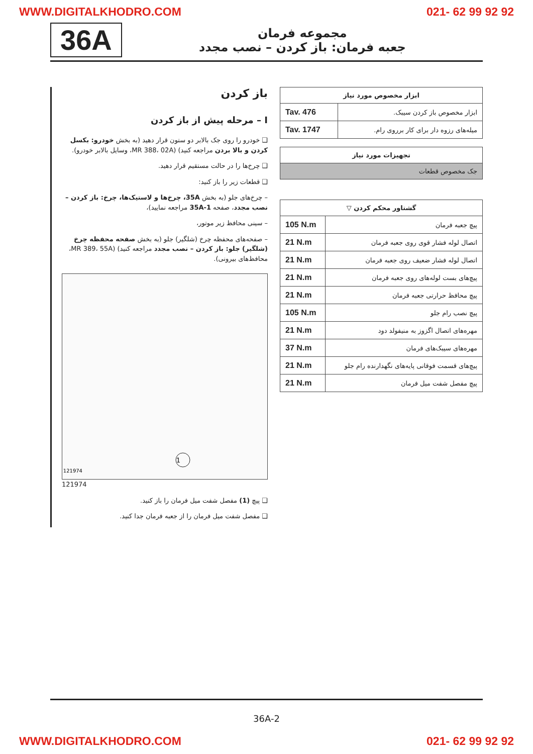WWW.DIGITALKHODRO.COM 021- 62 99 92 92
36A
مجموعه فرمان
جعبه فرمان: باز کردن – نصب مجدد
| ابزار مخصوص مورد نیاز | |
| --- | --- |
| ابزار مخصوص باز کردن سیبک. | Tav. 476 |
| میله‌های رزوه دار برای کار برروی رام. | Tav. 1747 |
| تجهیزات مورد نیاز |
| --- |
| جک مخصوص قطعات |
| گشتاور محکم کردن ▽ | |
| --- | --- |
| پیچ جعبه فرمان | 105 N.m |
| اتصال لوله فشار قوی روی جعبه فرمان | 21 N.m |
| اتصال لوله فشار ضعیف روی جعبه فرمان | 21 N.m |
| پیچ‌های بست لوله‌های روی جعبه فرمان | 21 N.m |
| پیچ محافظ حرارتی جعبه فرمان | 21 N.m |
| پیچ نصب رام جلو | 105 N.m |
| مهره‌های اتصال اگزوز به منیفولد دود | 21 N.m |
| مهره‌های سیبک‌های فرمان | 37 N.m |
| پیچ‌های قسمت فوقانی پایه‌های نگهدارنده رام جلو | 21 N.m |
| پیچ مفصل شفت میل فرمان | 21 N.m |
باز کردن
I – مرحله پیش از باز کردن
❑ خودرو را روی جک بالابر دو ستون قرار دهید (به بخش خودرو: بکسل کردن و بالا بردن مراجعه کنید) (MR 388، 02A، وسایل بالابر خودرو).
❑ چرخ‌ها را در حالت مستقیم قرار دهید.
❑ قطعات زیر را باز کنید:
– چرخ‌های جلو (به بخش 35A، چرخ‌ها و لاستیک‌ها، چرخ: باز کردن – نصب مجدد، صفحه 35A-1 مراجعه نمایید)،
– سینی محافظ زیر موتور،
– صفحه‌های محفظه چرخ (شلگیر) جلو (به بخش صفحه محفظه چرخ (شلگیر) جلو: باز کردن – نصب مجدد مراجعه کنید) (MR 389، 55A، محافظ‌های بیرونی).
1
121974
121974
❑ پیچ (1) مفصل شفت میل فرمان را باز کنید.
❑ مفصل شفت میل فرمان را از جعبه فرمان جدا کنید.
36A-2
WWW.DIGITALKHODRO.COM 021- 62 99 92 92